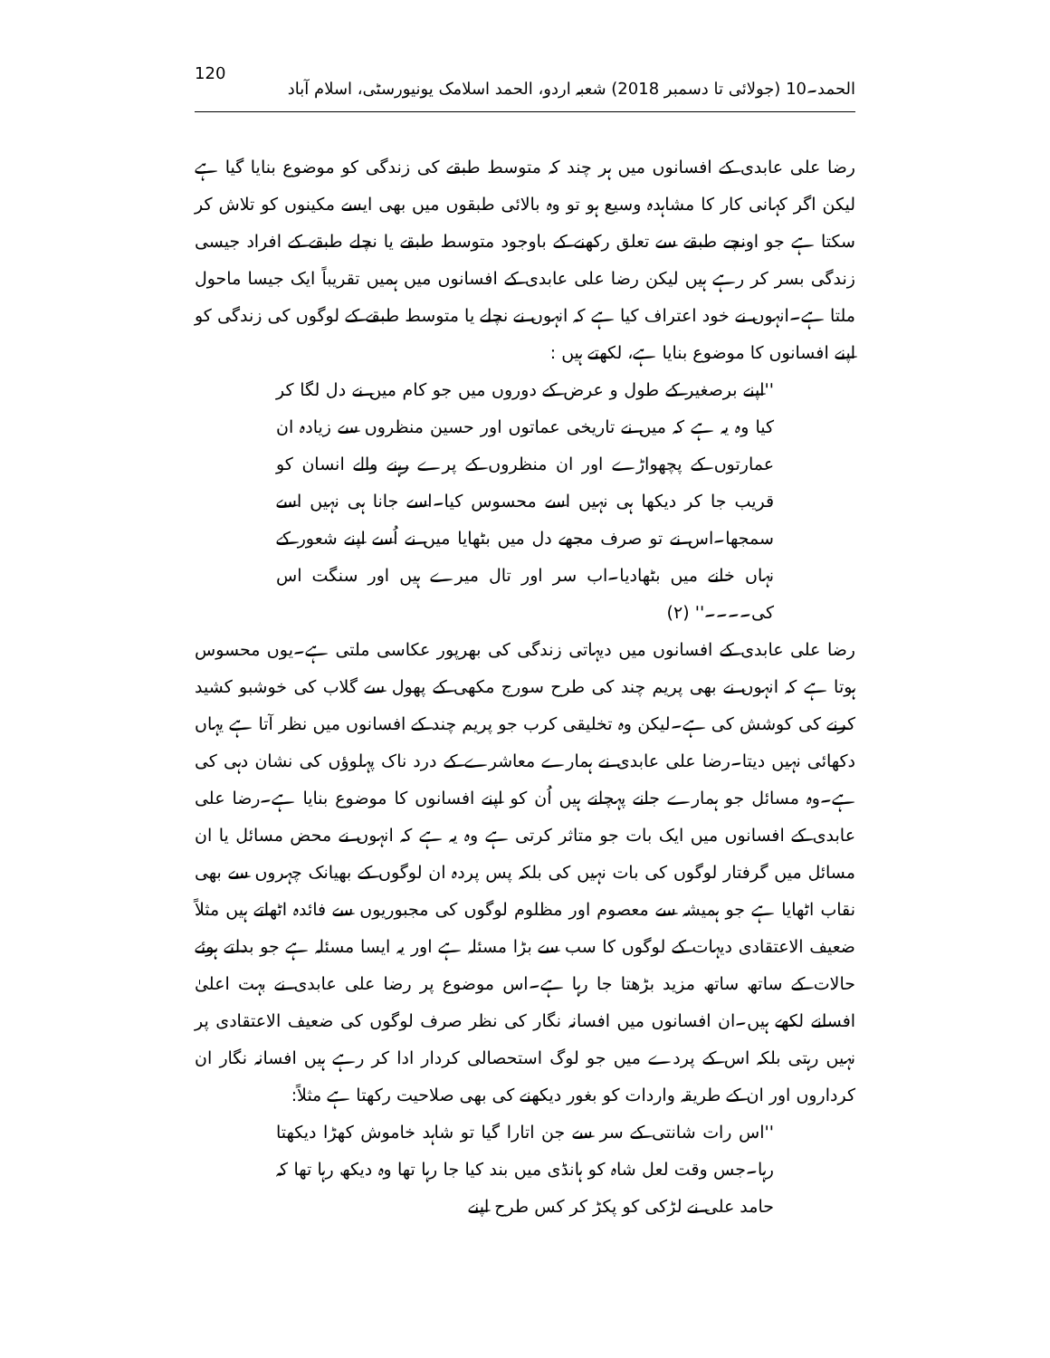120 الحمد۔10 (جولائی تا دسمبر 2018) شعبہ اردو، الحمد اسلامک یونیورسٹی، اسلام آباد
رضا علی عابدی کے افسانوں میں ہر چند کہ متوسط طبقے کی زندگی کو موضوع بنایا گیا ہے لیکن اگر کہانی کار کا مشاہدہ وسیع ہو تو وہ بالائی طبقوں میں بھی ایسے مکینوں کو تلاش کر سکتا ہے جو اونچے طبقے سے تعلق رکھنے کے باوجود متوسط طبقے یا نچلے طبقے کے افراد جیسی زندگی بسر کر رہے ہیں لیکن رضا علی عابدی کے افسانوں میں ہمیں تقریباً ایک جیسا ماحول ملتا ہے۔انہوں نے خود اعتراف کیا ہے کہ انہوں نے نچلے یا متوسط طبقے کے لوگوں کی زندگی کو اپنے افسانوں کا موضوع بنایا ہے، لکھتے ہیں :
''اپنے برصغیر کے طول و عرض کے دوروں میں جو کام میں نے دل لگا کر کیا وہ یہ ہے کہ میں نے تاریخی عماتوں اور حسین منظروں سے زیادہ ان عمارتوں کے پچھواڑے اور ان منظروں کے پرے رہنے والے انسان کو قریب جا کر دیکھا ہی نہیں اسے محسوس کیا۔اسے جانا ہی نہیں اسے سمجھا۔اس نے تو صرف مجھے دل میں بٹھایا میں نے اُسے اپنے شعور کے نہاں خانے میں بٹھادیا۔اب سر اور تال میرے ہیں اور سنگت اس کی۔۔۔۔'' (۲)
رضا علی عابدی کے افسانوں میں دیہاتی زندگی کی بھرپور عکاسی ملتی ہے۔یوں محسوس ہوتا ہے کہ انہوں نے بھی پریم چند کی طرح سورج مکھی کے پھول سے گلاب کی خوشبو کشید کرنے کی کوشش کی ہے۔لیکن وہ تخلیقی کرب جو پریم چند کے افسانوں میں نظر آتا ہے یہاں دکھائی نہیں دیتا۔رضا علی عابدی نے ہمارے معاشرے کے درد ناک پہلوؤں کی نشان دہی کی ہے۔وہ مسائل جو ہمارے جانے پہچانے ہیں اُن کو اپنے افسانوں کا موضوع بنایا ہے۔رضا علی عابدی کے افسانوں میں ایک بات جو متاثر کرتی ہے وہ یہ ہے کہ انہوں نے محض مسائل یا ان مسائل میں گرفتار لوگوں کی بات نہیں کی بلکہ پس پردہ ان لوگوں کے بھیانک چہروں سے بھی نقاب اٹھایا ہے جو ہمیشہ سے معصوم اور مظلوم لوگوں کی مجبوریوں سے فائدہ اٹھاتے ہیں مثلاً ضعیف الاعتقادی دیہات کے لوگوں کا سب سے بڑا مسئلہ ہے اور یہ ایسا مسئلہ ہے جو بدلتے ہوئے حالات کے ساتھ ساتھ مزید بڑھتا جا رہا ہے۔اس موضوع پر رضا علی عابدی نے بہت اعلیٰ افسانے لکھے ہیں۔ان افسانوں میں افسانہ نگار کی نظر صرف لوگوں کی ضعیف الاعتقادی پر نہیں رہتی بلکہ اس کے پردے میں جو لوگ استحصالی کردار ادا کر رہے ہیں افسانہ نگار ان کرداروں اور ان کے طریقہ واردات کو بغور دیکھنے کی بھی صلاحیت رکھتا ہے مثلاً:
''اس رات شانتی کے سر سے جن اتارا گیا تو شاہد خاموش کھڑا دیکھتا رہا۔جس وقت لعل شاہ کو ہانڈی میں بند کیا جا رہا تھا وہ دیکھ رہا تھا کہ حامد علی نے لڑکی کو پکڑ کر کس طرح اپنے